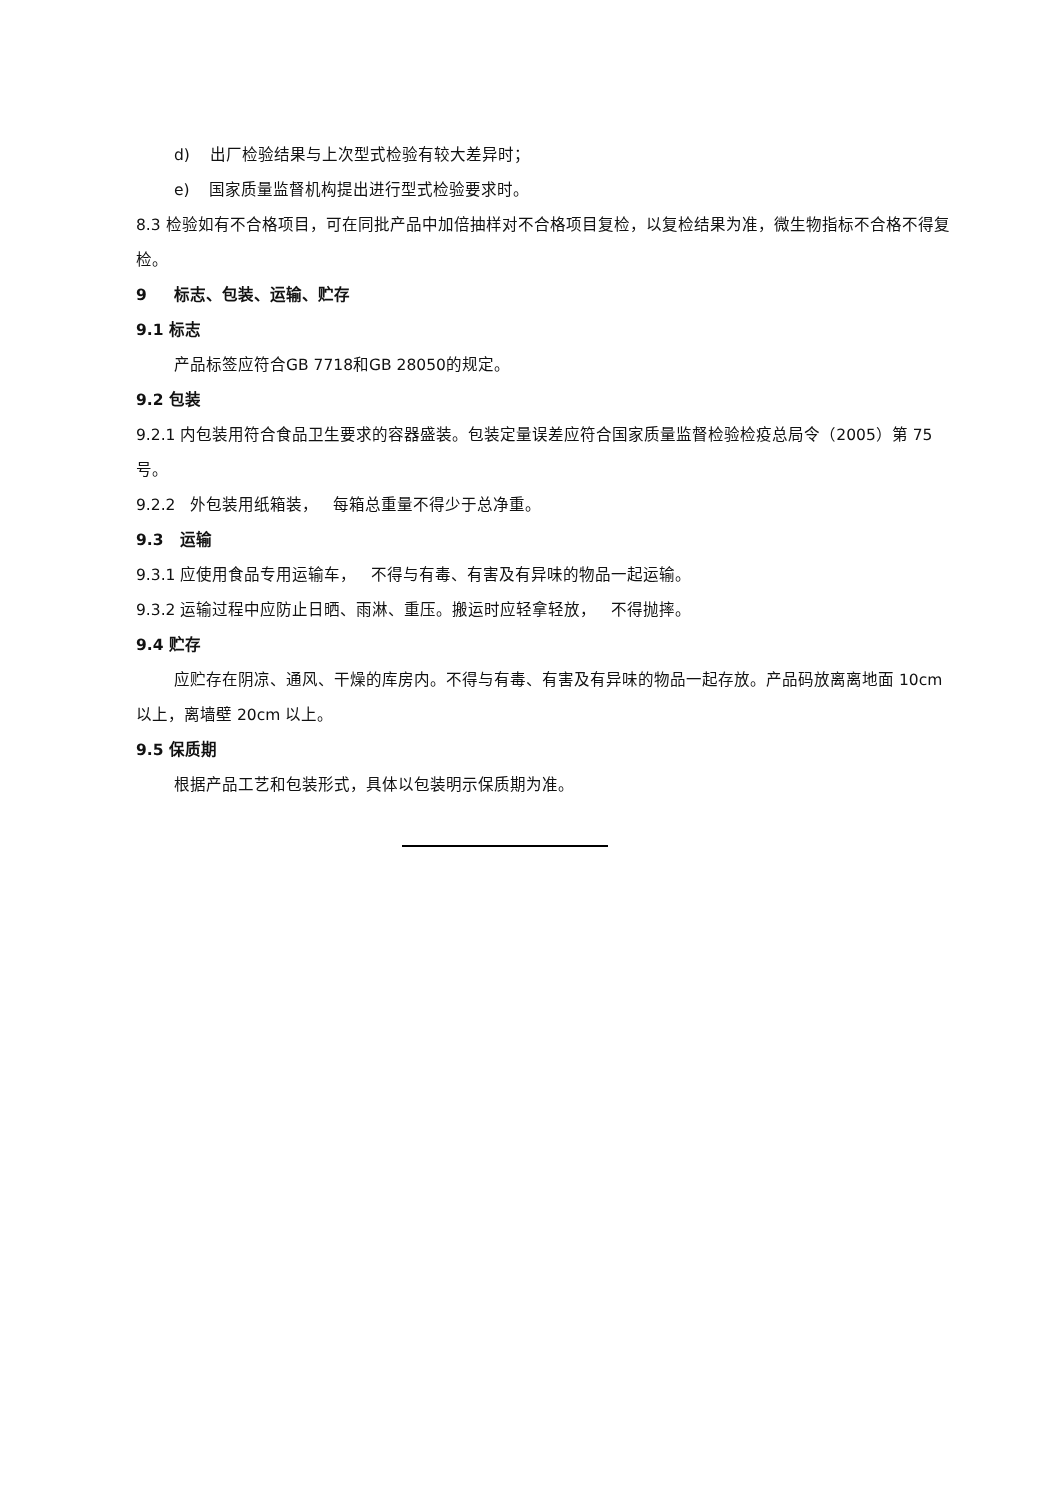d) 出厂检验结果与上次型式检验有较大差异时；
e) 国家质量监督机构提出进行型式检验要求时。
8.3 检验如有不合格项目，可在同批产品中加倍抽样对不合格项目复检，以复检结果为准，微生物指标不合格不得复检。
9 标志、包装、运输、贮存
9.1 标志
产品标签应符合GB 7718和GB 28050的规定。
9.2 包装
9.2.1 内包装用符合食品卫生要求的容器盛装。包装定量误差应符合国家质量监督检验检疫总局令（2005）第 75 号。
9.2.2 外包装用纸箱装， 每箱总重量不得少于总净重。
9.3 运输
9.3.1 应使用食品专用运输车， 不得与有毒、有害及有异味的物品一起运输。
9.3.2 运输过程中应防止日晒、雨淋、重压。搬运时应轻拿轻放， 不得抛摔。
9.4 贮存
应贮存在阴凉、通风、干燥的库房内。不得与有毒、有害及有异味的物品一起存放。产品码放离离地面 10cm 以上，离墙壁 20cm 以上。
9.5 保质期
根据产品工艺和包装形式，具体以包装明示保质期为准。